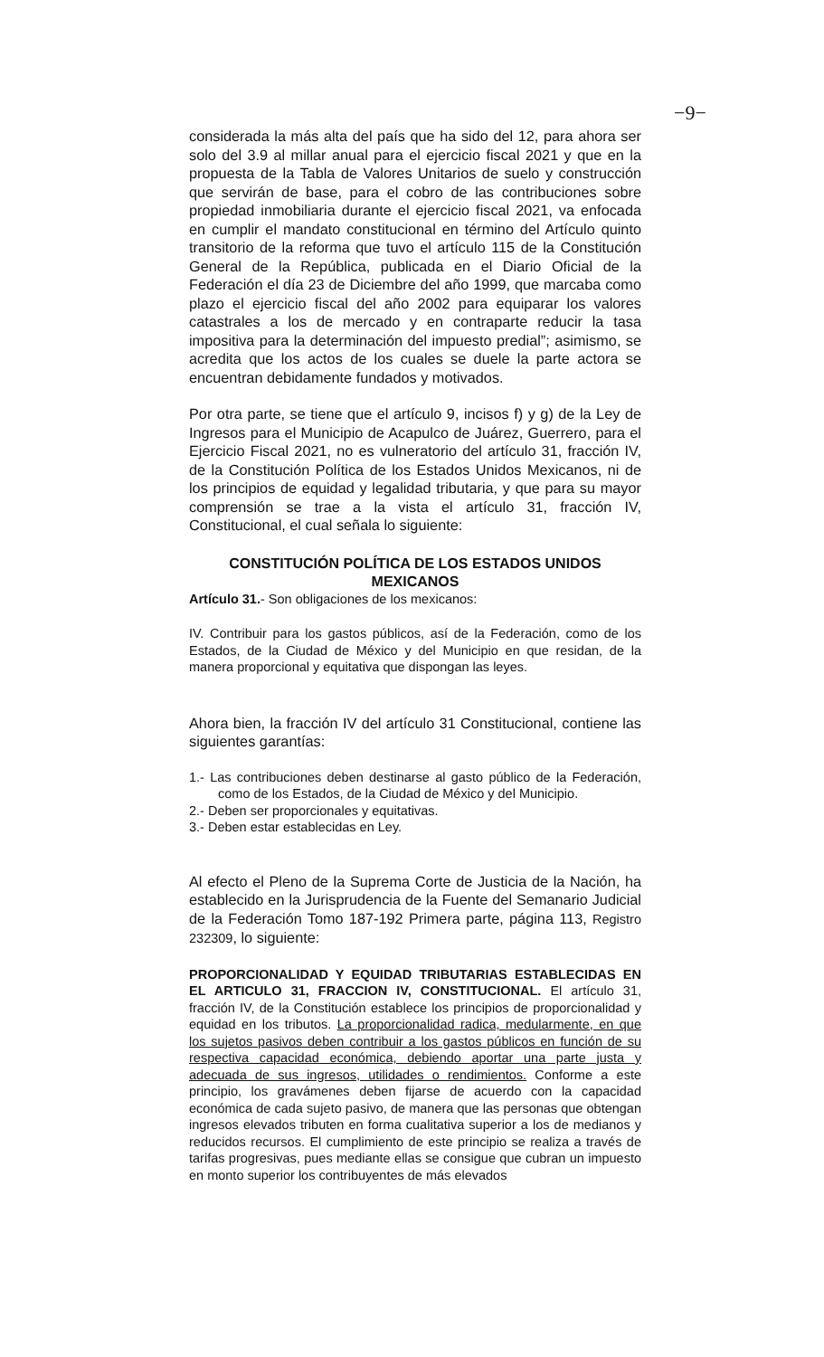−9−
considerada la más alta del país que ha sido del 12, para ahora ser solo del 3.9 al millar anual para el ejercicio fiscal 2021 y que en la propuesta de la Tabla de Valores Unitarios de suelo y construcción que servirán de base, para el cobro de las contribuciones sobre propiedad inmobiliaria durante el ejercicio fiscal 2021, va enfocada en cumplir el mandato constitucional en término del Artículo quinto transitorio de la reforma que tuvo el artículo 115 de la Constitución General de la República, publicada en el Diario Oficial de la Federación el día 23 de Diciembre del año 1999, que marcaba como plazo el ejercicio fiscal del año 2002 para equiparar los valores catastrales a los de mercado y en contraparte reducir la tasa impositiva para la determinación del impuesto predial”; asimismo, se acredita que los actos de los cuales se duele la parte actora se encuentran debidamente fundados y motivados.
Por otra parte, se tiene que el artículo 9, incisos f) y g) de la Ley de Ingresos para el Municipio de Acapulco de Juárez, Guerrero, para el Ejercicio Fiscal 2021, no es vulneratorio del artículo 31, fracción IV, de la Constitución Política de los Estados Unidos Mexicanos, ni de los principios de equidad y legalidad tributaria, y que para su mayor comprensión se trae a la vista el artículo 31, fracción IV, Constitucional, el cual señala lo siguiente:
CONSTITUCIÓN POLÍTICA DE LOS ESTADOS UNIDOS MEXICANOS
Artículo 31.- Son obligaciones de los mexicanos:
IV. Contribuir para los gastos públicos, así de la Federación, como de los Estados, de la Ciudad de México y del Municipio en que residan, de la manera proporcional y equitativa que dispongan las leyes.
Ahora bien, la fracción IV del artículo 31 Constitucional, contiene las siguientes garantías:
1.- Las contribuciones deben destinarse al gasto público de la Federación, como de los Estados, de la Ciudad de México y del Municipio.
2.- Deben ser proporcionales y equitativas.
3.- Deben estar establecidas en Ley.
Al efecto el Pleno de la Suprema Corte de Justicia de la Nación, ha establecido en la Jurisprudencia de la Fuente del Semanario Judicial de la Federación Tomo 187-192 Primera parte, página 113, Registro 232309, lo siguiente:
PROPORCIONALIDAD Y EQUIDAD TRIBUTARIAS ESTABLECIDAS EN EL ARTICULO 31, FRACCION IV, CONSTITUCIONAL. El artículo 31, fracción IV, de la Constitución establece los principios de proporcionalidad y equidad en los tributos. La proporcionalidad radica, medularmente, en que los sujetos pasivos deben contribuir a los gastos públicos en función de su respectiva capacidad económica, debiendo aportar una parte justa y adecuada de sus ingresos, utilidades o rendimientos. Conforme a este principio, los gravámenes deben fijarse de acuerdo con la capacidad económica de cada sujeto pasivo, de manera que las personas que obtengan ingresos elevados tributen en forma cualitativa superior a los de medianos y reducidos recursos. El cumplimiento de este principio se realiza a través de tarifas progresivas, pues mediante ellas se consigue que cubran un impuesto en monto superior los contribuyentes de más elevados